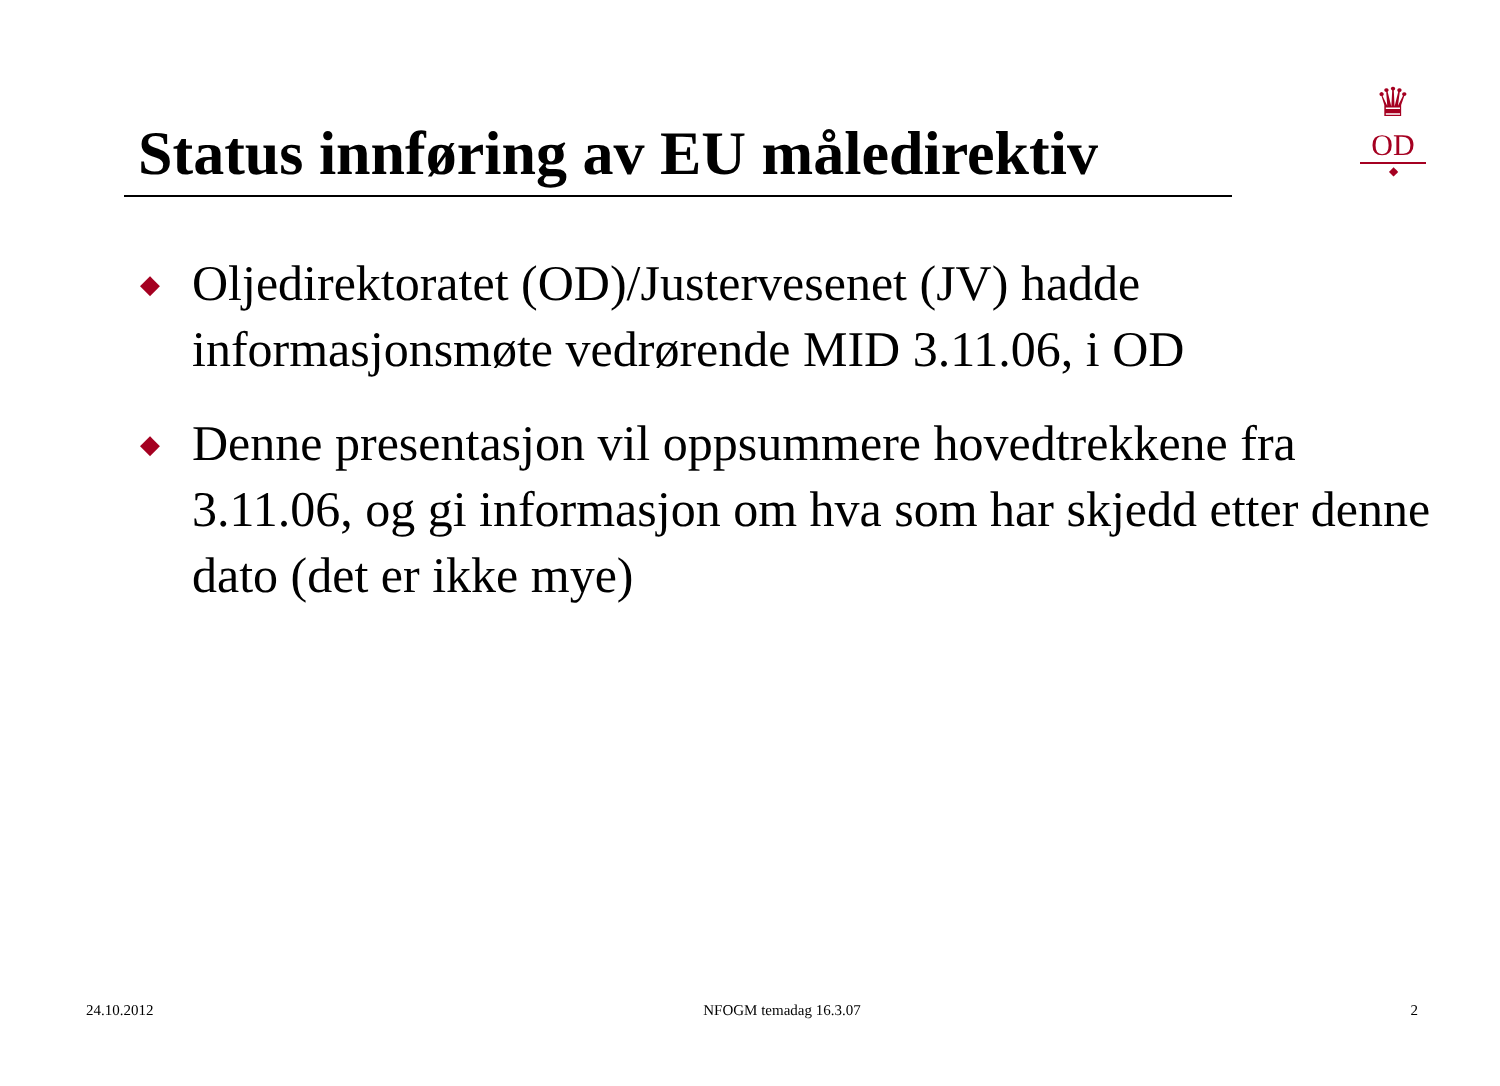Status innføring av EU måledirektiv
♛
OD
◆
◆ Oljedirektoratet (OD)/Justervesenet (JV) hadde informasjonsmøte vedrørende MID 3.11.06, i OD
◆ Denne presentasjon vil oppsummere hovedtrekkene fra 3.11.06, og gi informasjon om hva som har skjedd etter denne dato (det er ikke mye)
24.10.2012 NFOGM temadag 16.3.07 2